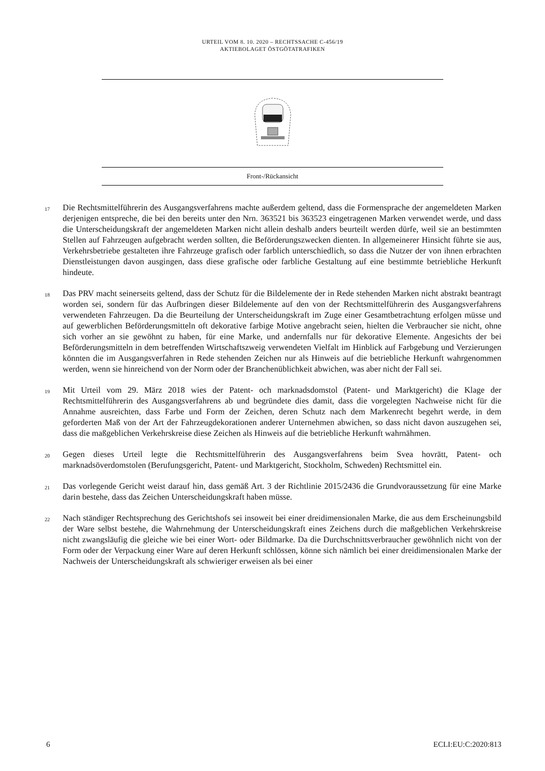URTEIL VOM 8. 10. 2020 – RECHTSSACHE C-456/19
AKTIEBOLAGET ÖSTGÖTATRAFIKEN
| Front-/Rückansicht |
17
Die Rechtsmittelführerin des Ausgangsverfahrens machte außerdem geltend, dass die Formensprache der angemeldeten Marken derjenigen entspreche, die bei den bereits unter den Nrn. 363521 bis 363523 eingetragenen Marken verwendet werde, und dass die Unterscheidungskraft der angemeldeten Marken nicht allein deshalb anders beurteilt werden dürfe, weil sie an bestimmten Stellen auf Fahrzeugen aufgebracht werden sollten, die Beförderungszwecken dienten. In allgemeinerer Hinsicht führte sie aus, Verkehrsbetriebe gestalteten ihre Fahrzeuge grafisch oder farblich unterschiedlich, so dass die Nutzer der von ihnen erbrachten Dienstleistungen davon ausgingen, dass diese grafische oder farbliche Gestaltung auf eine bestimmte betriebliche Herkunft hindeute.
18
Das PRV macht seinerseits geltend, dass der Schutz für die Bildelemente der in Rede stehenden Marken nicht abstrakt beantragt worden sei, sondern für das Aufbringen dieser Bildelemente auf den von der Rechtsmittelführerin des Ausgangsverfahrens verwendeten Fahrzeugen. Da die Beurteilung der Unterscheidungskraft im Zuge einer Gesamtbetrachtung erfolgen müsse und auf gewerblichen Beförderungsmitteln oft dekorative farbige Motive angebracht seien, hielten die Verbraucher sie nicht, ohne sich vorher an sie gewöhnt zu haben, für eine Marke, und andernfalls nur für dekorative Elemente. Angesichts der bei Beförderungsmitteln in dem betreffenden Wirtschaftszweig verwendeten Vielfalt im Hinblick auf Farbgebung und Verzierungen könnten die im Ausgangsverfahren in Rede stehenden Zeichen nur als Hinweis auf die betriebliche Herkunft wahrgenommen werden, wenn sie hinreichend von der Norm oder der Branchenüblichkeit abwichen, was aber nicht der Fall sei.
19
Mit Urteil vom 29. März 2018 wies der Patent- och marknadsdomstol (Patent- und Marktgericht) die Klage der Rechtsmittelführerin des Ausgangsverfahrens ab und begründete dies damit, dass die vorgelegten Nachweise nicht für die Annahme ausreichten, dass Farbe und Form der Zeichen, deren Schutz nach dem Markenrecht begehrt werde, in dem geforderten Maß von der Art der Fahrzeugdekorationen anderer Unternehmen abwichen, so dass nicht davon auszugehen sei, dass die maßgeblichen Verkehrskreise diese Zeichen als Hinweis auf die betriebliche Herkunft wahrnähmen.
20
Gegen dieses Urteil legte die Rechtsmittelführerin des Ausgangsverfahrens beim Svea hovrätt, Patent- och marknadsöverdomstolen (Berufungsgericht, Patent- und Marktgericht, Stockholm, Schweden) Rechtsmittel ein.
21
Das vorlegende Gericht weist darauf hin, dass gemäß Art. 3 der Richtlinie 2015/2436 die Grundvoraussetzung für eine Marke darin bestehe, dass das Zeichen Unterscheidungskraft haben müsse.
22
Nach ständiger Rechtsprechung des Gerichtshofs sei insoweit bei einer dreidimensionalen Marke, die aus dem Erscheinungsbild der Ware selbst bestehe, die Wahrnehmung der Unterscheidungskraft eines Zeichens durch die maßgeblichen Verkehrskreise nicht zwangsläufig die gleiche wie bei einer Wort- oder Bildmarke. Da die Durchschnittsverbraucher gewöhnlich nicht von der Form oder der Verpackung einer Ware auf deren Herkunft schlössen, könne sich nämlich bei einer dreidimensionalen Marke der Nachweis der Unterscheidungskraft als schwieriger erweisen als bei einer
6 ECLI:EU:C:2020:813